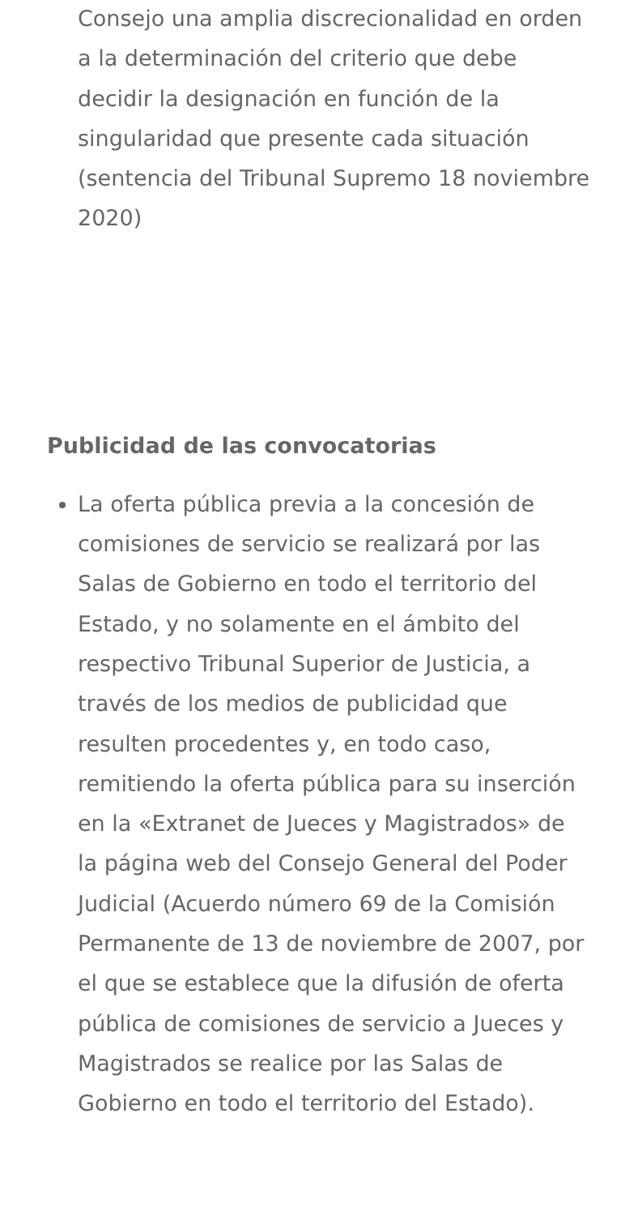Consejo una amplia discrecionalidad en orden a la determinación del criterio que debe decidir la designación en función de la singularidad que presente cada situación (sentencia del Tribunal Supremo 18 noviembre 2020)
Publicidad de las convocatorias
La oferta pública previa a la concesión de comisiones de servicio se realizará por las Salas de Gobierno en todo el territorio del Estado, y no solamente en el ámbito del respectivo Tribunal Superior de Justicia, a través de los medios de publicidad que resulten procedentes y, en todo caso, remitiendo la oferta pública para su inserción en la «Extranet de Jueces y Magistrados» de la página web del Consejo General del Poder Judicial (Acuerdo número 69 de la Comisión Permanente de 13 de noviembre de 2007, por el que se establece que la difusión de oferta pública de comisiones de servicio a Jueces y Magistrados se realice por las Salas de Gobierno en todo el territorio del Estado).